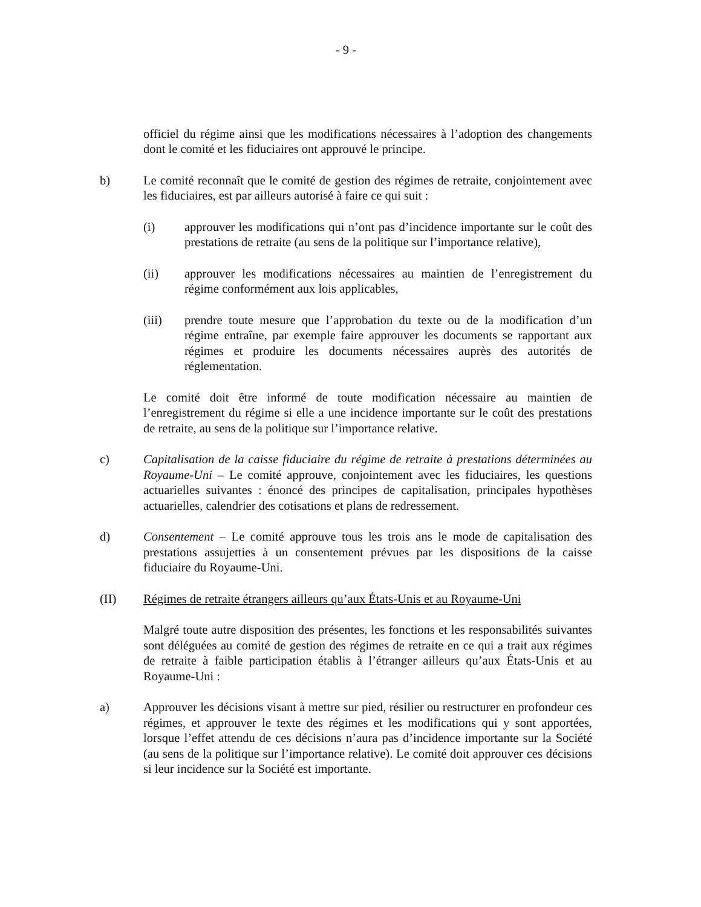- 9 -
officiel du régime ainsi que les modifications nécessaires à l’adoption des changements dont le comité et les fiduciaires ont approuvé le principe.
b) Le comité reconnaît que le comité de gestion des régimes de retraite, conjointement avec les fiduciaires, est par ailleurs autorisé à faire ce qui suit :
(i) approuver les modifications qui n’ont pas d’incidence importante sur le coût des prestations de retraite (au sens de la politique sur l’importance relative),
(ii) approuver les modifications nécessaires au maintien de l’enregistrement du régime conformément aux lois applicables,
(iii) prendre toute mesure que l’approbation du texte ou de la modification d’un régime entraîne, par exemple faire approuver les documents se rapportant aux régimes et produire les documents nécessaires auprès des autorités de réglementation.
Le comité doit être informé de toute modification nécessaire au maintien de l’enregistrement du régime si elle a une incidence importante sur le coût des prestations de retraite, au sens de la politique sur l’importance relative.
c) Capitalisation de la caisse fiduciaire du régime de retraite à prestations déterminées au Royaume-Uni – Le comité approuve, conjointement avec les fiduciaires, les questions actuarielles suivantes : énoncé des principes de capitalisation, principales hypothèses actuarielles, calendrier des cotisations et plans de redressement.
d) Consentement – Le comité approuve tous les trois ans le mode de capitalisation des prestations assujetties à un consentement prévues par les dispositions de la caisse fiduciaire du Royaume-Uni.
(II) Régimes de retraite étrangers ailleurs qu’aux États-Unis et au Royaume-Uni
Malgré toute autre disposition des présentes, les fonctions et les responsabilités suivantes sont déléguées au comité de gestion des régimes de retraite en ce qui a trait aux régimes de retraite à faible participation établis à l’étranger ailleurs qu’aux États-Unis et au Royaume-Uni :
a) Approuver les décisions visant à mettre sur pied, résilier ou restructurer en profondeur ces régimes, et approuver le texte des régimes et les modifications qui y sont apportées, lorsque l’effet attendu de ces décisions n’aura pas d’incidence importante sur la Société (au sens de la politique sur l’importance relative). Le comité doit approuver ces décisions si leur incidence sur la Société est importante.